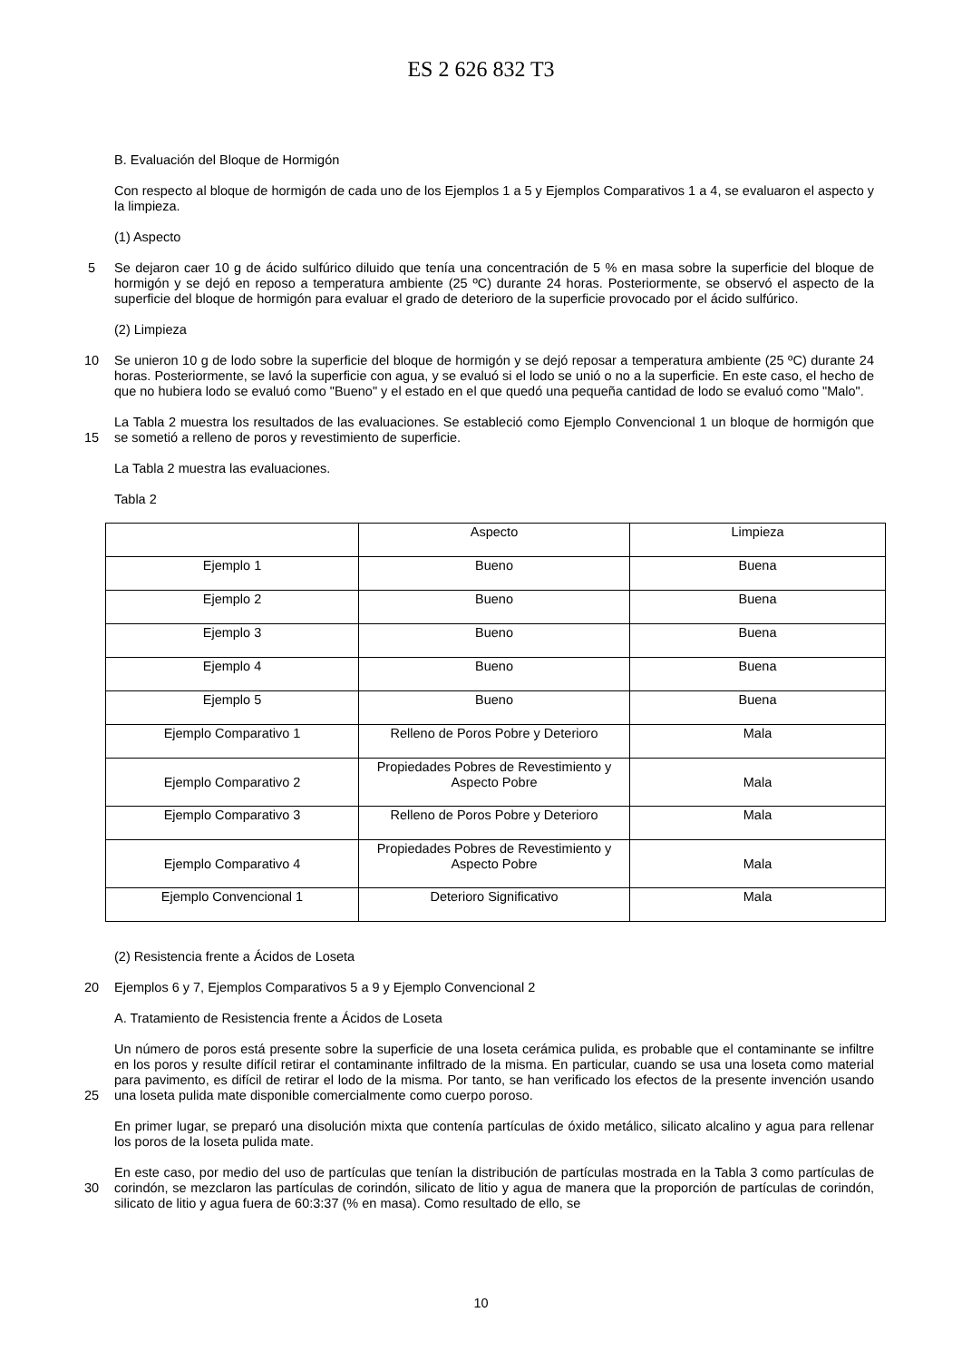ES 2 626 832 T3
B. Evaluación del Bloque de Hormigón
Con respecto al bloque de hormigón de cada uno de los Ejemplos 1 a 5 y Ejemplos Comparativos 1 a 4, se evaluaron el aspecto y la limpieza.
(1) Aspecto
5 Se dejaron caer 10 g de ácido sulfúrico diluido que tenía una concentración de 5 % en masa sobre la superficie del bloque de hormigón y se dejó en reposo a temperatura ambiente (25 ºC) durante 24 horas. Posteriormente, se observó el aspecto de la superficie del bloque de hormigón para evaluar el grado de deterioro de la superficie provocado por el ácido sulfúrico.
(2) Limpieza
10 Se unieron 10 g de lodo sobre la superficie del bloque de hormigón y se dejó reposar a temperatura ambiente (25 ºC) durante 24 horas. Posteriormente, se lavó la superficie con agua, y se evaluó si el lodo se unió o no a la superficie. En este caso, el hecho de que no hubiera lodo se evaluó como "Bueno" y el estado en el que quedó una pequeña cantidad de lodo se evaluó como "Malo".
15 La Tabla 2 muestra los resultados de las evaluaciones. Se estableció como Ejemplo Convencional 1 un bloque de hormigón que se sometió a relleno de poros y revestimiento de superficie.
La Tabla 2 muestra las evaluaciones.
Tabla 2
| | Aspecto | Limpieza |
| Ejemplo 1 | Bueno | Buena |
| Ejemplo 2 | Bueno | Buena |
| Ejemplo 3 | Bueno | Buena |
| Ejemplo 4 | Bueno | Buena |
| Ejemplo 5 | Bueno | Buena |
| Ejemplo Comparativo 1 | Relleno de Poros Pobre y Deterioro | Mala |
| Ejemplo Comparativo 2 | Propiedades Pobres de Revestimiento y Aspecto Pobre | Mala |
| Ejemplo Comparativo 3 | Relleno de Poros Pobre y Deterioro | Mala |
| Ejemplo Comparativo 4 | Propiedades Pobres de Revestimiento y Aspecto Pobre | Mala |
| Ejemplo Convencional 1 | Deterioro Significativo | Mala |
(2) Resistencia frente a Ácidos de Loseta
20 Ejemplos 6 y 7, Ejemplos Comparativos 5 a 9 y Ejemplo Convencional 2
A. Tratamiento de Resistencia frente a Ácidos de Loseta
25 Un número de poros está presente sobre la superficie de una loseta cerámica pulida, es probable que el contaminante se infiltre en los poros y resulte difícil retirar el contaminante infiltrado de la misma. En particular, cuando se usa una loseta como material para pavimento, es difícil de retirar el lodo de la misma. Por tanto, se han verificado los efectos de la presente invención usando una loseta pulida mate disponible comercialmente como cuerpo poroso.
En primer lugar, se preparó una disolución mixta que contenía partículas de óxido metálico, silicato alcalino y agua para rellenar los poros de la loseta pulida mate.
30 En este caso, por medio del uso de partículas que tenían la distribución de partículas mostrada en la Tabla 3 como partículas de corindón, se mezclaron las partículas de corindón, silicato de litio y agua de manera que la proporción de partículas de corindón, silicato de litio y agua fuera de 60:3:37 (% en masa). Como resultado de ello, se
10